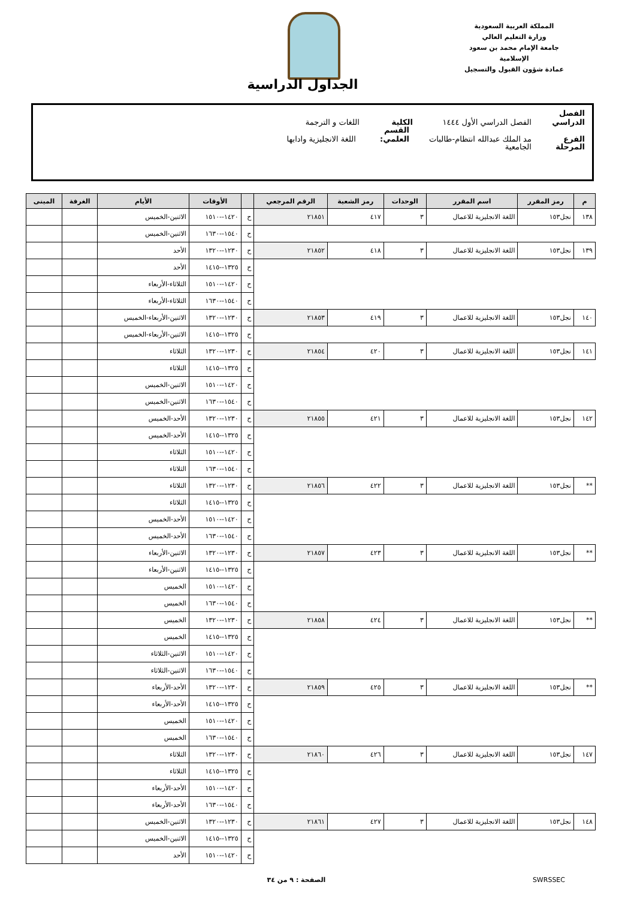المملكة العربية السعودية
وزارة التعليم العالي
جامعة الإمام محمد بن سعود الإسلامية
عمادة شؤون القبول والتسجيل
الجداول الدراسية
الفصل الدراسي الفصل الدراسي الأول ١٤٤٤ الكلية اللغات و الترجمة
الفرع مد الملك عبدالله انتظام-طالبات القسم العلمي: اللغة الانجليزية وادابها
المرحلة الجامعية
| م | رمز المقرر | اسم المقرر | الوحدات | رمز الشعبة | الرقم المرجعي | | الأوقات | الأيام | الغرفة | المبنى |
| --- | --- | --- | --- | --- | --- | --- | --- | --- | --- | --- |
| ١٣٨ | نجل١٥٣ | اللغة الانجليزية للاعمال | ٣ | ٤١٧ | ٢١٨٥١ | ح | ١٤٢٠--١٥١٠ | الاثنين-الخميس | | |
| | | | | | | ح | ١٥٤٠--١٦٣٠ | الاثنين-الخميس | | |
| ١٣٩ | نجل١٥٣ | اللغة الانجليزية للاعمال | ٣ | ٤١٨ | ٢١٨٥٢ | ح | ١٢٣٠--١٣٢٠ | الأحد | | |
| | | | | | | ح | ١٣٢٥--١٤١٥ | الأحد | | |
| | | | | | | ح | ١٤٢٠--١٥١٠ | الثلاثاء-الأربعاء | | |
| | | | | | | ح | ١٥٤٠--١٦٣٠ | الثلاثاء-الأربعاء | | |
| ١٤٠ | نجل١٥٣ | اللغة الانجليزية للاعمال | ٣ | ٤١٩ | ٢١٨٥٣ | ح | ١٢٣٠--١٣٢٠ | الاثنين-الأربعاء-الخميس | | |
| | | | | | | ح | ١٣٢٥--١٤١٥ | الاثنين-الأربعاء-الخميس | | |
| ١٤١ | نجل١٥٣ | اللغة الانجليزية للاعمال | ٣ | ٤٢٠ | ٢١٨٥٤ | ح | ١٢٣٠--١٣٢٠ | الثلاثاء | | |
| | | | | | | ح | ١٣٢٥--١٤١٥ | الثلاثاء | | |
| | | | | | | ح | ١٤٢٠--١٥١٠ | الاثنين-الخميس | | |
| | | | | | | ح | ١٥٤٠--١٦٣٠ | الاثنين-الخميس | | |
| ١٤٢ | نجل١٥٣ | اللغة الانجليزية للاعمال | ٣ | ٤٢١ | ٢١٨٥٥ | ح | ١٢٣٠--١٣٢٠ | الأحد-الخميس | | |
| | | | | | | ح | ١٣٢٥--١٤١٥ | الأحد-الخميس | | |
| | | | | | | ح | ١٤٢٠--١٥١٠ | الثلاثاء | | |
| | | | | | | ح | ١٥٤٠--١٦٣٠ | الثلاثاء | | |
| ** | نجل١٥٣ | اللغة الانجليزية للاعمال | ٣ | ٤٢٢ | ٢١٨٥٦ | ح | ١٢٣٠--١٣٢٠ | الثلاثاء | | |
| | | | | | | ح | ١٣٢٥--١٤١٥ | الثلاثاء | | |
| | | | | | | ح | ١٤٢٠--١٥١٠ | الأحد-الخميس | | |
| | | | | | | ح | ١٥٤٠--١٦٣٠ | الأحد-الخميس | | |
| ** | نجل١٥٣ | اللغة الانجليزية للاعمال | ٣ | ٤٢٣ | ٢١٨٥٧ | ح | ١٢٣٠--١٣٢٠ | الاثنين-الأربعاء | | |
| | | | | | | ح | ١٣٢٥--١٤١٥ | الاثنين-الأربعاء | | |
| | | | | | | ح | ١٤٢٠--١٥١٠ | الخميس | | |
| | | | | | | ح | ١٥٤٠--١٦٣٠ | الخميس | | |
| ** | نجل١٥٣ | اللغة الانجليزية للاعمال | ٣ | ٤٢٤ | ٢١٨٥٨ | ح | ١٢٣٠--١٣٢٠ | الخميس | | |
| | | | | | | ح | ١٣٢٥--١٤١٥ | الخميس | | |
| | | | | | | ح | ١٤٢٠--١٥١٠ | الاثنين-الثلاثاء | | |
| | | | | | | ح | ١٥٤٠--١٦٣٠ | الاثنين-الثلاثاء | | |
| ** | نجل١٥٣ | اللغة الانجليزية للاعمال | ٣ | ٤٢٥ | ٢١٨٥٩ | ح | ١٢٣٠--١٣٢٠ | الأحد-الأربعاء | | |
| | | | | | | ح | ١٣٢٥--١٤١٥ | الأحد-الأربعاء | | |
| | | | | | | ح | ١٤٢٠--١٥١٠ | الخميس | | |
| | | | | | | ح | ١٥٤٠--١٦٣٠ | الخميس | | |
| ١٤٧ | نجل١٥٣ | اللغة الانجليزية للاعمال | ٣ | ٤٢٦ | ٢١٨٦٠ | ح | ١٢٣٠--١٣٢٠ | الثلاثاء | | |
| | | | | | | ح | ١٣٢٥--١٤١٥ | الثلاثاء | | |
| | | | | | | ح | ١٤٢٠--١٥١٠ | الأحد-الأربعاء | | |
| | | | | | | ح | ١٥٤٠--١٦٣٠ | الأحد-الأربعاء | | |
| ١٤٨ | نجل١٥٣ | اللغة الانجليزية للاعمال | ٣ | ٤٢٧ | ٢١٨٦١ | ح | ١٢٣٠--١٣٢٠ | الاثنين-الخميس | | |
| | | | | | | ح | ١٣٢٥--١٤١٥ | الاثنين-الخميس | | |
| | | | | | | ح | ١٤٢٠--١٥١٠ | الأحد | | |
SWRSSEC الصفحة : ٩ من ٣٤